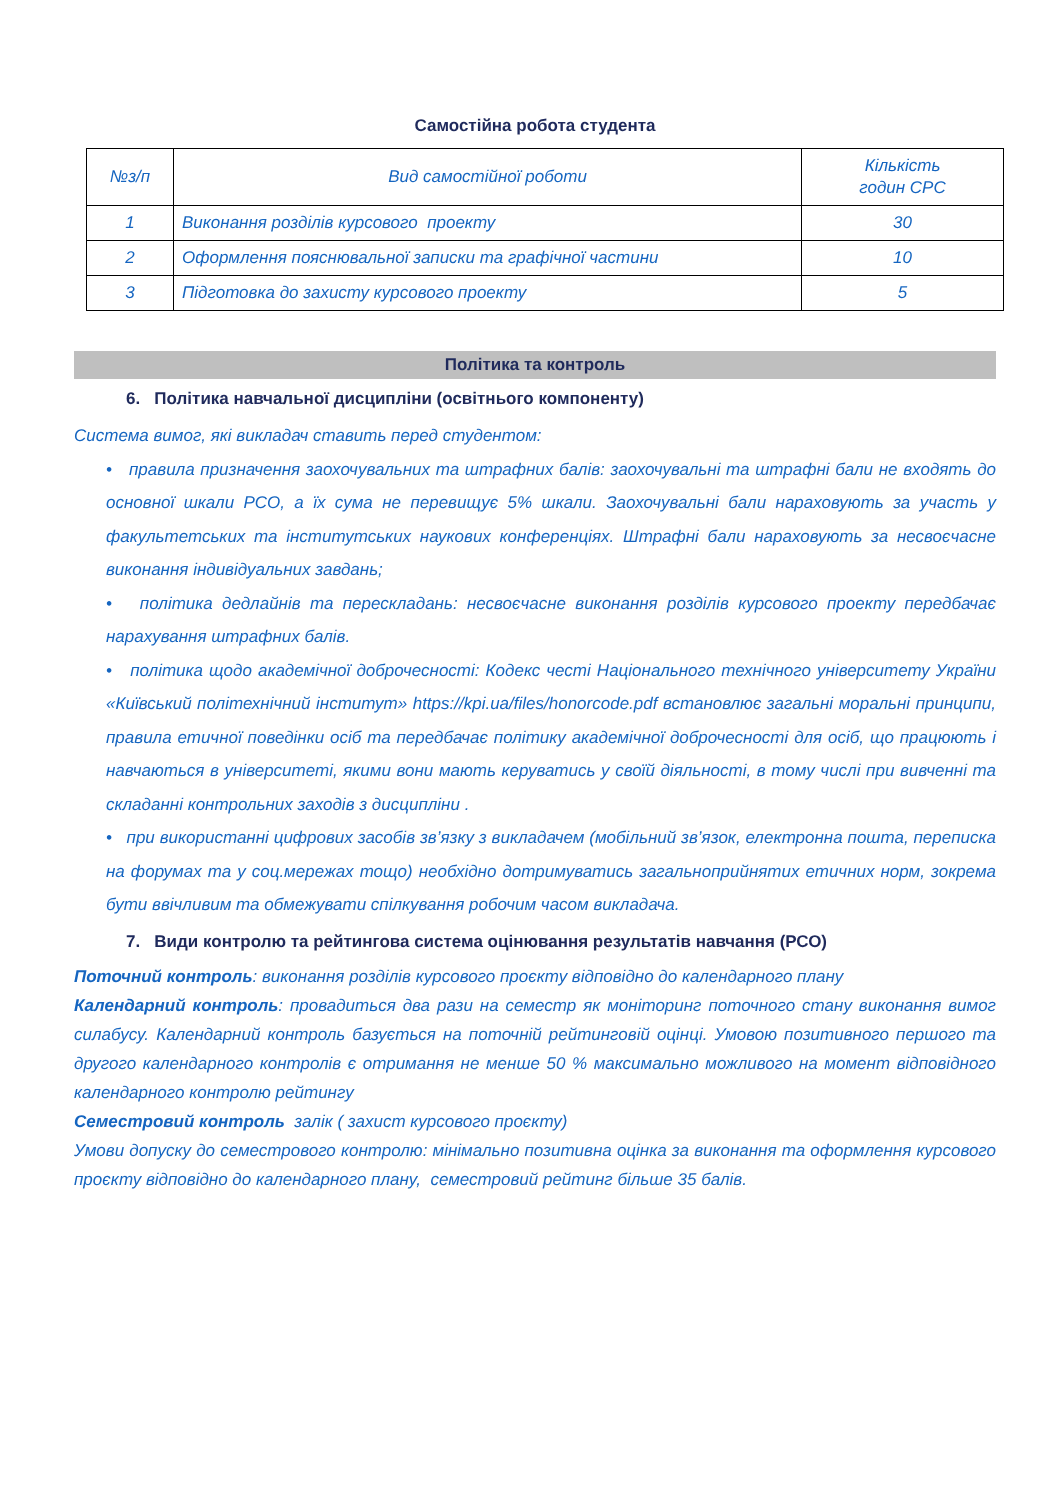Самостійна робота студента
| №з/п | Вид самостійної роботи | Кількість годин СРС |
| --- | --- | --- |
| 1 | Виконання розділів курсового проекту | 30 |
| 2 | Оформлення пояснювальної записки та графічної частини | 10 |
| 3 | Підготовка до захисту курсового проекту | 5 |
Політика та контроль
6. Політика навчальної дисципліни (освітнього компоненту)
Система вимог, які викладач ставить перед студентом:
• правила призначення заохочувальних та штрафних балів: заохочувальні та штрафні бали не входять до основної шкали РСО, а їх сума не перевищує 5% шкали. Заохочувальні бали нараховують за участь у факультетських та інститутських наукових конференціях. Штрафні бали нараховують за несвоєчасне виконання індивідуальних завдань;
• політика дедлайнів та перескладань: несвоєчасне виконання розділів курсового проекту передбачає нарахування штрафних балів.
• політика щодо академічної доброчесності: Кодекс честі Національного технічного університету України «Київський політехнічний інститут» https://kpi.ua/files/honorcode.pdf встановлює загальні моральні принципи, правила етичної поведінки осіб та передбачає політику академічної доброчесності для осіб, що працюють і навчаються в університеті, якими вони мають керуватись у своїй діяльності, в тому числі при вивченні та складанні контрольних заходів з дисципліни .
• при використанні цифрових засобів зв’язку з викладачем (мобільний зв’язок, електронна пошта, переписка на форумах та у соц.мережах тощо) необхідно дотримуватись загальноприйнятих етичних норм, зокрема бути ввічливим та обмежувати спілкування робочим часом викладача.
7. Види контролю та рейтингова система оцінювання результатів навчання (РСО)
Поточний контроль: виконання розділів курсового проєкту відповідно до календарного плану
Календарний контроль: провадиться два рази на семестр як моніторинг поточного стану виконання вимог силабусу. Календарний контроль базується на поточній рейтинговій оцінці. Умовою позитивного першого та другого календарного контролів є отримання не менше 50 % максимально можливого на момент відповідного календарного контролю рейтингу
Семестровий контроль залік ( захист курсового проєкту)
Умови допуску до семестрового контролю: мінімально позитивна оцінка за виконання та оформлення курсового проєкту відповідно до календарного плану, семестровий рейтинг більше 35 балів.